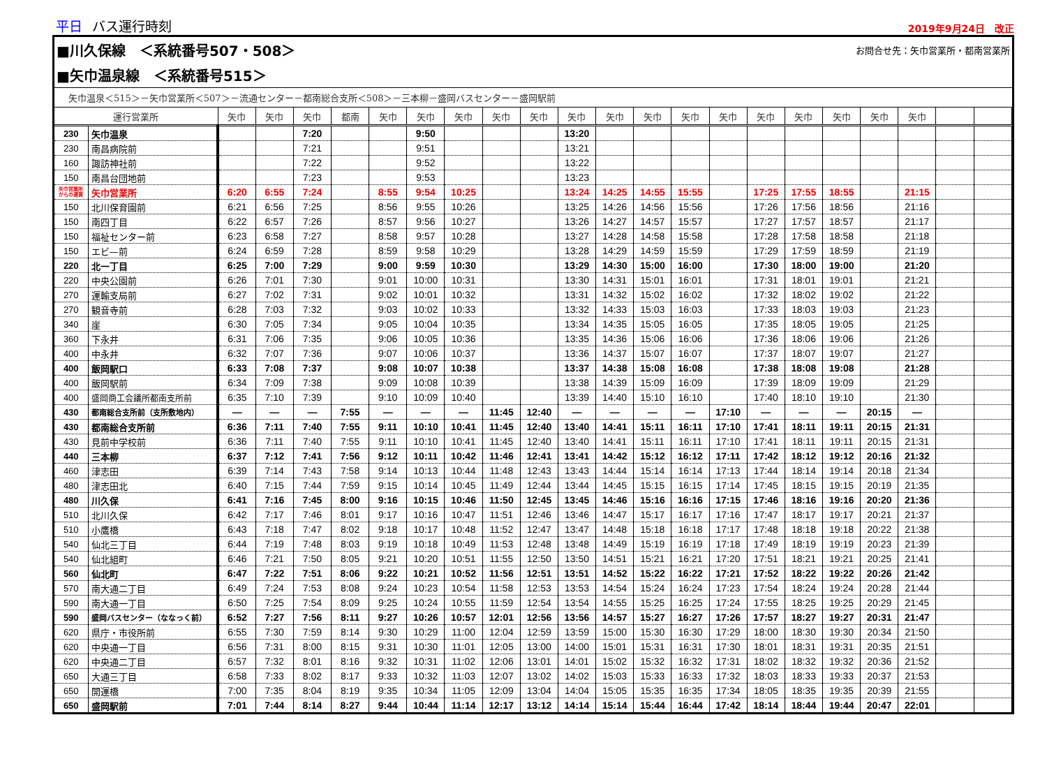平日 バス運行時刻
2019年9月24日　改正
■川久保線　＜系統番号507・508＞ お問合せ先：矢巾営業所・都南営業所
■矢巾温泉線　＜系統番号515＞
矢巾温泉＜515＞－矢巾営業所＜507＞－流通センター－都南総合支所＜508＞－三本柳－盛岡バスセンター－盛岡駅前
| 運行営業所 | | 矢巾 | 矢巾 | 矢巾 | 都南 | 矢巾 | 矢巾 | 矢巾 | 矢巾 | 矢巾 | 矢巾 | 矢巾 | 矢巾 | 矢巾 | 矢巾 | 矢巾 | 矢巾 | 矢巾 | 矢巾 | 矢巾 | | |
| --- | --- | --- | --- | --- | --- | --- | --- | --- | --- | --- | --- | --- | --- | --- | --- | --- | --- | --- | --- | --- | --- | --- |
| 230 | 矢巾温泉 | | | 7:20 | | | 9:50 | | | | 13:20 | | | | | | | | | | | |
| 230 | 南昌病院前 | | | 7:21 | | | 9:51 | | | | 13:21 | | | | | | | | | | | |
| 160 | 諏訪神社前 | | | 7:22 | | | 9:52 | | | | 13:22 | | | | | | | | | | | |
| 150 | 南昌台団地前 | | | 7:23 | | | 9:53 | | | | 13:23 | | | | | | | | | | | |
| 矢巾営業所 からの運賃 | 矢巾営業所 | 6:20 | 6:55 | 7:24 | | 8:55 | 9:54 | 10:25 | | | 13:24 | 14:25 | 14:55 | 15:55 | | 17:25 | 17:55 | 18:55 | | 21:15 | | |
| 150 | 北川保育園前 | 6:21 | 6:56 | 7:25 | | 8:56 | 9:55 | 10:26 | | | 13:25 | 14:26 | 14:56 | 15:56 | | 17:26 | 17:56 | 18:56 | | 21:16 | | |
| 150 | 南四丁目 | 6:22 | 6:57 | 7:26 | | 8:57 | 9:56 | 10:27 | | | 13:26 | 14:27 | 14:57 | 15:57 | | 17:27 | 17:57 | 18:57 | | 21:17 | | |
| 150 | 福祉センター前 | 6:23 | 6:58 | 7:27 | | 8:58 | 9:57 | 10:28 | | | 13:27 | 14:28 | 14:58 | 15:58 | | 17:28 | 17:58 | 18:58 | | 21:18 | | |
| 150 | エビ—前 | 6:24 | 6:59 | 7:28 | | 8:59 | 9:58 | 10:29 | | | 13:28 | 14:29 | 14:59 | 15:59 | | 17:29 | 17:59 | 18:59 | | 21:19 | | |
| 220 | 北一丁目 | 6:25 | 7:00 | 7:29 | | 9:00 | 9:59 | 10:30 | | | 13:29 | 14:30 | 15:00 | 16:00 | | 17:30 | 18:00 | 19:00 | | 21:20 | | |
| 220 | 中央公園前 | 6:26 | 7:01 | 7:30 | | 9:01 | 10:00 | 10:31 | | | 13:30 | 14:31 | 15:01 | 16:01 | | 17:31 | 18:01 | 19:01 | | 21:21 | | |
| 270 | 運輸支局前 | 6:27 | 7:02 | 7:31 | | 9:02 | 10:01 | 10:32 | | | 13:31 | 14:32 | 15:02 | 16:02 | | 17:32 | 18:02 | 19:02 | | 21:22 | | |
| 270 | 観音寺前 | 6:28 | 7:03 | 7:32 | | 9:03 | 10:02 | 10:33 | | | 13:32 | 14:33 | 15:03 | 16:03 | | 17:33 | 18:03 | 19:03 | | 21:23 | | |
| 340 | 崖 | 6:30 | 7:05 | 7:34 | | 9:05 | 10:04 | 10:35 | | | 13:34 | 14:35 | 15:05 | 16:05 | | 17:35 | 18:05 | 19:05 | | 21:25 | | |
| 360 | 下永井 | 6:31 | 7:06 | 7:35 | | 9:06 | 10:05 | 10:36 | | | 13:35 | 14:36 | 15:06 | 16:06 | | 17:36 | 18:06 | 19:06 | | 21:26 | | |
| 400 | 中永井 | 6:32 | 7:07 | 7:36 | | 9:07 | 10:06 | 10:37 | | | 13:36 | 14:37 | 15:07 | 16:07 | | 17:37 | 18:07 | 19:07 | | 21:27 | | |
| 400 | 飯岡駅口 | 6:33 | 7:08 | 7:37 | | 9:08 | 10:07 | 10:38 | | | 13:37 | 14:38 | 15:08 | 16:08 | | 17:38 | 18:08 | 19:08 | | 21:28 | | |
| 400 | 飯岡駅前 | 6:34 | 7:09 | 7:38 | | 9:09 | 10:08 | 10:39 | | | 13:38 | 14:39 | 15:09 | 16:09 | | 17:39 | 18:09 | 19:09 | | 21:29 | | |
| 400 | 盛岡商工会議所都南支所前 | 6:35 | 7:10 | 7:39 | | 9:10 | 10:09 | 10:40 | | | 13:39 | 14:40 | 15:10 | 16:10 | | 17:40 | 18:10 | 19:10 | | 21:30 | | |
| 430 | 都南総合支所前（支所敷地内） | — | — | — | 7:55 | — | — | — | 11:45 | 12:40 | — | — | — | — | 17:10 | — | — | — | 20:15 | — | | |
| 430 | 都南総合支所前 | 6:36 | 7:11 | 7:40 | 7:55 | 9:11 | 10:10 | 10:41 | 11:45 | 12:40 | 13:40 | 14:41 | 15:11 | 16:11 | 17:10 | 17:41 | 18:11 | 19:11 | 20:15 | 21:31 | | |
| 430 | 見前中学校前 | 6:36 | 7:11 | 7:40 | 7:55 | 9:11 | 10:10 | 10:41 | 11:45 | 12:40 | 13:40 | 14:41 | 15:11 | 16:11 | 17:10 | 17:41 | 18:11 | 19:11 | 20:15 | 21:31 | | |
| 440 | 三本柳 | 6:37 | 7:12 | 7:41 | 7:56 | 9:12 | 10:11 | 10:42 | 11:46 | 12:41 | 13:41 | 14:42 | 15:12 | 16:12 | 17:11 | 17:42 | 18:12 | 19:12 | 20:16 | 21:32 | | |
| 460 | 津志田 | 6:39 | 7:14 | 7:43 | 7:58 | 9:14 | 10:13 | 10:44 | 11:48 | 12:43 | 13:43 | 14:44 | 15:14 | 16:14 | 17:13 | 17:44 | 18:14 | 19:14 | 20:18 | 21:34 | | |
| 480 | 津志田北 | 6:40 | 7:15 | 7:44 | 7:59 | 9:15 | 10:14 | 10:45 | 11:49 | 12:44 | 13:44 | 14:45 | 15:15 | 16:15 | 17:14 | 17:45 | 18:15 | 19:15 | 20:19 | 21:35 | | |
| 480 | 川久保 | 6:41 | 7:16 | 7:45 | 8:00 | 9:16 | 10:15 | 10:46 | 11:50 | 12:45 | 13:45 | 14:46 | 15:16 | 16:16 | 17:15 | 17:46 | 18:16 | 19:16 | 20:20 | 21:36 | | |
| 510 | 北川久保 | 6:42 | 7:17 | 7:46 | 8:01 | 9:17 | 10:16 | 10:47 | 11:51 | 12:46 | 13:46 | 14:47 | 15:17 | 16:17 | 17:16 | 17:47 | 18:17 | 19:17 | 20:21 | 21:37 | | |
| 510 | 小鷹橋 | 6:43 | 7:18 | 7:47 | 8:02 | 9:18 | 10:17 | 10:48 | 11:52 | 12:47 | 13:47 | 14:48 | 15:18 | 16:18 | 17:17 | 17:48 | 18:18 | 19:18 | 20:22 | 21:38 | | |
| 540 | 仙北三丁目 | 6:44 | 7:19 | 7:48 | 8:03 | 9:19 | 10:18 | 10:49 | 11:53 | 12:48 | 13:48 | 14:49 | 15:19 | 16:19 | 17:18 | 17:49 | 18:19 | 19:19 | 20:23 | 21:39 | | |
| 540 | 仙北組町 | 6:46 | 7:21 | 7:50 | 8:05 | 9:21 | 10:20 | 10:51 | 11:55 | 12:50 | 13:50 | 14:51 | 15:21 | 16:21 | 17:20 | 17:51 | 18:21 | 19:21 | 20:25 | 21:41 | | |
| 560 | 仙北町 | 6:47 | 7:22 | 7:51 | 8:06 | 9:22 | 10:21 | 10:52 | 11:56 | 12:51 | 13:51 | 14:52 | 15:22 | 16:22 | 17:21 | 17:52 | 18:22 | 19:22 | 20:26 | 21:42 | | |
| 570 | 南大通二丁目 | 6:49 | 7:24 | 7:53 | 8:08 | 9:24 | 10:23 | 10:54 | 11:58 | 12:53 | 13:53 | 14:54 | 15:24 | 16:24 | 17:23 | 17:54 | 18:24 | 19:24 | 20:28 | 21:44 | | |
| 590 | 南大通一丁目 | 6:50 | 7:25 | 7:54 | 8:09 | 9:25 | 10:24 | 10:55 | 11:59 | 12:54 | 13:54 | 14:55 | 15:25 | 16:25 | 17:24 | 17:55 | 18:25 | 19:25 | 20:29 | 21:45 | | |
| 590 | 盛岡バスセンター（ななっく前） | 6:52 | 7:27 | 7:56 | 8:11 | 9:27 | 10:26 | 10:57 | 12:01 | 12:56 | 13:56 | 14:57 | 15:27 | 16:27 | 17:26 | 17:57 | 18:27 | 19:27 | 20:31 | 21:47 | | |
| 620 | 県庁・市役所前 | 6:55 | 7:30 | 7:59 | 8:14 | 9:30 | 10:29 | 11:00 | 12:04 | 12:59 | 13:59 | 15:00 | 15:30 | 16:30 | 17:29 | 18:00 | 18:30 | 19:30 | 20:34 | 21:50 | | |
| 620 | 中央通一丁目 | 6:56 | 7:31 | 8:00 | 8:15 | 9:31 | 10:30 | 11:01 | 12:05 | 13:00 | 14:00 | 15:01 | 15:31 | 16:31 | 17:30 | 18:01 | 18:31 | 19:31 | 20:35 | 21:51 | | |
| 620 | 中央通二丁目 | 6:57 | 7:32 | 8:01 | 8:16 | 9:32 | 10:31 | 11:02 | 12:06 | 13:01 | 14:01 | 15:02 | 15:32 | 16:32 | 17:31 | 18:02 | 18:32 | 19:32 | 20:36 | 21:52 | | |
| 650 | 大通三丁目 | 6:58 | 7:33 | 8:02 | 8:17 | 9:33 | 10:32 | 11:03 | 12:07 | 13:02 | 14:02 | 15:03 | 15:33 | 16:33 | 17:32 | 18:03 | 18:33 | 19:33 | 20:37 | 21:53 | | |
| 650 | 開運橋 | 7:00 | 7:35 | 8:04 | 8:19 | 9:35 | 10:34 | 11:05 | 12:09 | 13:04 | 14:04 | 15:05 | 15:35 | 16:35 | 17:34 | 18:05 | 18:35 | 19:35 | 20:39 | 21:55 | | |
| 650 | 盛岡駅前 | 7:01 | 7:44 | 8:14 | 8:27 | 9:44 | 10:44 | 11:14 | 12:17 | 13:12 | 14:14 | 15:14 | 15:44 | 16:44 | 17:42 | 18:14 | 18:44 | 19:44 | 20:47 | 22:01 | | |